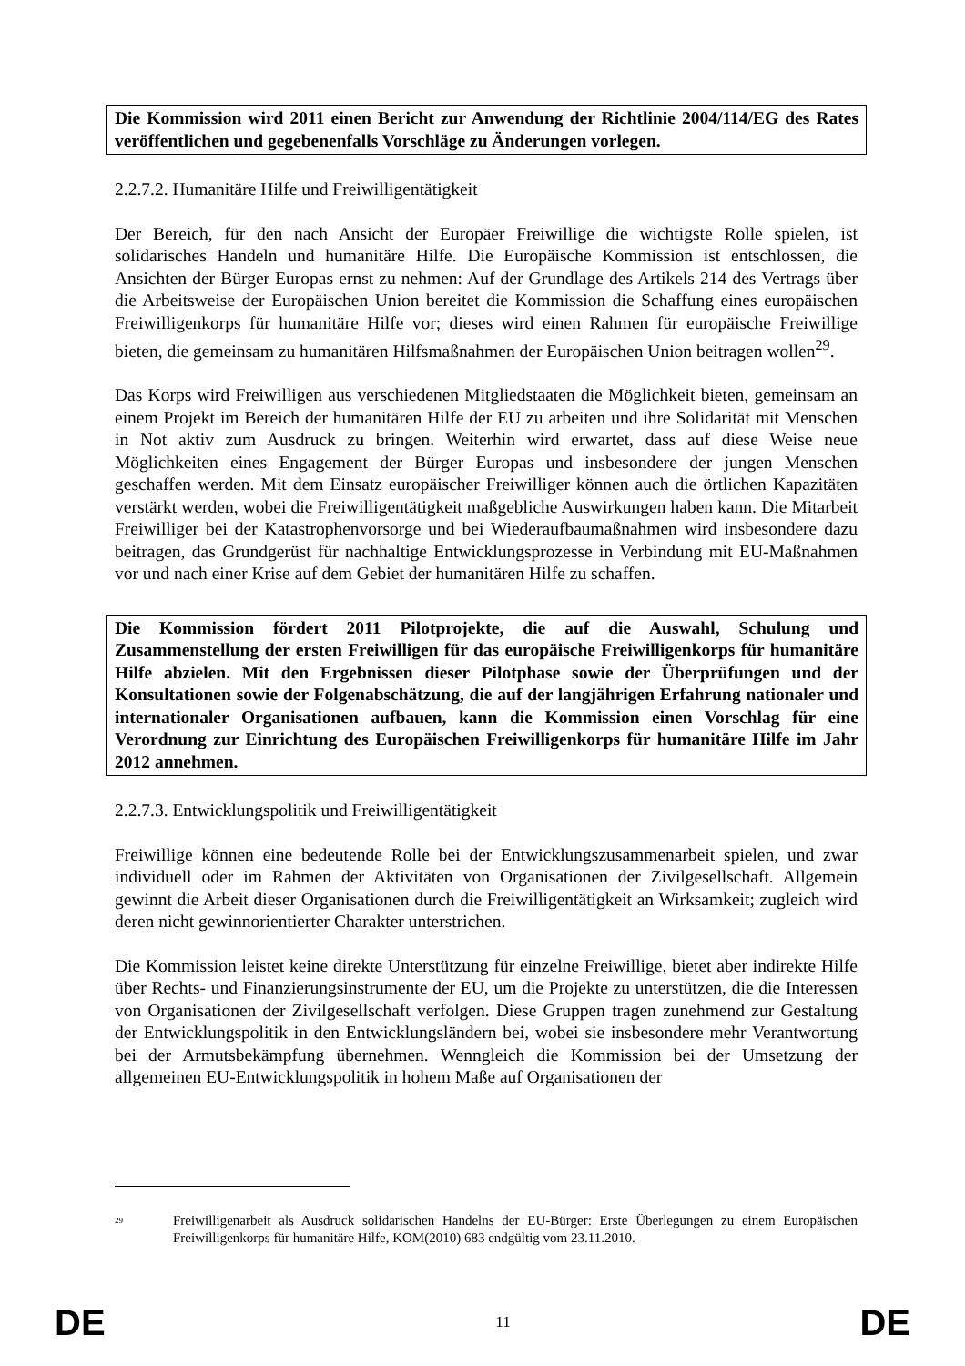Die Kommission wird 2011 einen Bericht zur Anwendung der Richtlinie 2004/114/EG des Rates veröffentlichen und gegebenenfalls Vorschläge zu Änderungen vorlegen.
2.2.7.2. Humanitäre Hilfe und Freiwilligentätigkeit
Der Bereich, für den nach Ansicht der Europäer Freiwillige die wichtigste Rolle spielen, ist solidarisches Handeln und humanitäre Hilfe. Die Europäische Kommission ist entschlossen, die Ansichten der Bürger Europas ernst zu nehmen: Auf der Grundlage des Artikels 214 des Vertrags über die Arbeitsweise der Europäischen Union bereitet die Kommission die Schaffung eines europäischen Freiwilligenkorps für humanitäre Hilfe vor; dieses wird einen Rahmen für europäische Freiwillige bieten, die gemeinsam zu humanitären Hilfsmaßnahmen der Europäischen Union beitragen wollen<sup>29</sup>.
Das Korps wird Freiwilligen aus verschiedenen Mitgliedstaaten die Möglichkeit bieten, gemeinsam an einem Projekt im Bereich der humanitären Hilfe der EU zu arbeiten und ihre Solidarität mit Menschen in Not aktiv zum Ausdruck zu bringen. Weiterhin wird erwartet, dass auf diese Weise neue Möglichkeiten eines Engagement der Bürger Europas und insbesondere der jungen Menschen geschaffen werden. Mit dem Einsatz europäischer Freiwilliger können auch die örtlichen Kapazitäten verstärkt werden, wobei die Freiwilligentätigkeit maßgebliche Auswirkungen haben kann. Die Mitarbeit Freiwilliger bei der Katastrophenvorsorge und bei Wiederaufbaumaßnahmen wird insbesondere dazu beitragen, das Grundgerüst für nachhaltige Entwicklungsprozesse in Verbindung mit EU-Maßnahmen vor und nach einer Krise auf dem Gebiet der humanitären Hilfe zu schaffen.
Die Kommission fördert 2011 Pilotprojekte, die auf die Auswahl, Schulung und Zusammenstellung der ersten Freiwilligen für das europäische Freiwilligenkorps für humanitäre Hilfe abzielen. Mit den Ergebnissen dieser Pilotphase sowie der Überprüfungen und der Konsultationen sowie der Folgenabschätzung, die auf der langjährigen Erfahrung nationaler und internationaler Organisationen aufbauen, kann die Kommission einen Vorschlag für eine Verordnung zur Einrichtung des Europäischen Freiwilligenkorps für humanitäre Hilfe im Jahr 2012 annehmen.
2.2.7.3. Entwicklungspolitik und Freiwilligentätigkeit
Freiwillige können eine bedeutende Rolle bei der Entwicklungszusammenarbeit spielen, und zwar individuell oder im Rahmen der Aktivitäten von Organisationen der Zivilgesellschaft. Allgemein gewinnt die Arbeit dieser Organisationen durch die Freiwilligentätigkeit an Wirksamkeit; zugleich wird deren nicht gewinnorientierter Charakter unterstrichen.
Die Kommission leistet keine direkte Unterstützung für einzelne Freiwillige, bietet aber indirekte Hilfe über Rechts- und Finanzierungsinstrumente der EU, um die Projekte zu unterstützen, die die Interessen von Organisationen der Zivilgesellschaft verfolgen. Diese Gruppen tragen zunehmend zur Gestaltung der Entwicklungspolitik in den Entwicklungsländern bei, wobei sie insbesondere mehr Verantwortung bei der Armutsbekämpfung übernehmen. Wenngleich die Kommission bei der Umsetzung der allgemeinen EU-Entwicklungspolitik in hohem Maße auf Organisationen der
<sup>29</sup>
Freiwilligenarbeit als Ausdruck solidarischen Handelns der EU-Bürger: Erste Überlegungen zu einem Europäischen Freiwilligenkorps für humanitäre Hilfe, KOM(2010) 683 endgültig vom 23.11.2010.
DE 11 DE